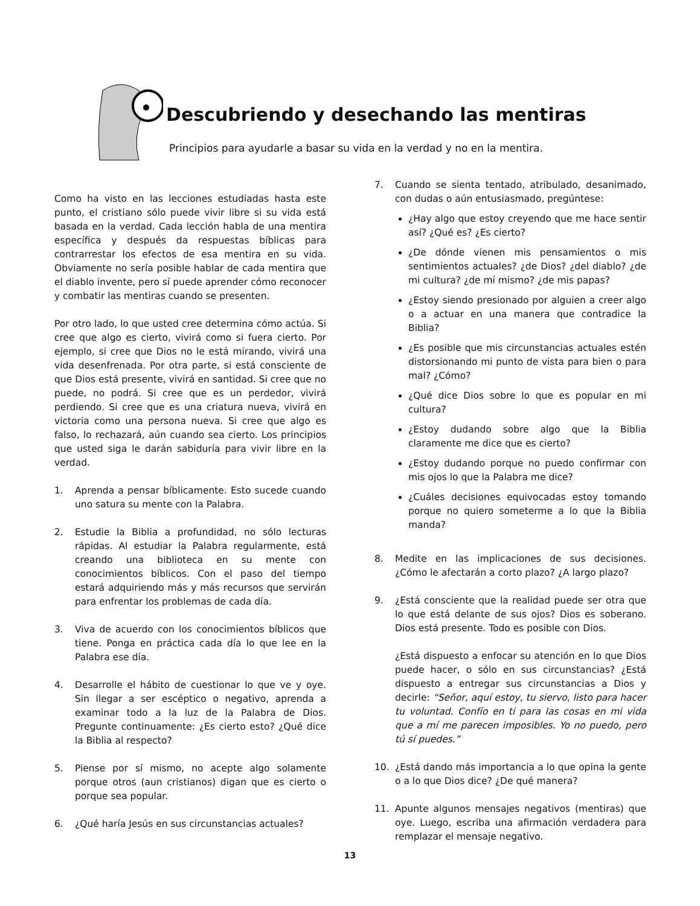Descubriendo y desechando las mentiras
Principios para ayudarle a basar su vida en la verdad y no en la mentira.
Como ha visto en las lecciones estudiadas hasta este punto, el cristiano sólo puede vivir libre si su vida está basada en la verdad. Cada lección habla de una mentira específica y después da respuestas bíblicas para contrarrestar los efectos de esa mentira en su vida. Obviamente no sería posible hablar de cada mentira que el diablo invente, pero sí puede aprender cómo reconocer y combatir las mentiras cuando se presenten.
Por otro lado, lo que usted cree determina cómo actúa. Si cree que algo es cierto, vivirá como si fuera cierto. Por ejemplo, si cree que Dios no le está mirando, vivirá una vida desenfrenada. Por otra parte, si está consciente de que Dios está presente, vivirá en santidad. Si cree que no puede, no podrá. Si cree que es un perdedor, vivirá perdiendo. Si cree que es una criatura nueva, vivirá en victoria como una persona nueva. Si cree que algo es falso, lo rechazará, aún cuando sea cierto. Los principios que usted siga le darán sabiduría para vivir libre en la verdad.
1. Aprenda a pensar bíblicamente. Esto sucede cuando uno satura su mente con la Palabra.
2. Estudie la Biblia a profundidad, no sólo lecturas rápidas. Al estudiar la Palabra regularmente, está creando una biblioteca en su mente con conocimientos bíblicos. Con el paso del tiempo estará adquiriendo más y más recursos que servirán para enfrentar los problemas de cada día.
3. Viva de acuerdo con los conocimientos bíblicos que tiene. Ponga en práctica cada día lo que lee en la Palabra ese día.
4. Desarrolle el hábito de cuestionar lo que ve y oye. Sin llegar a ser escéptico o negativo, aprenda a examinar todo a la luz de la Palabra de Dios. Pregunte continuamente: ¿Es cierto esto? ¿Qué dice la Biblia al respecto?
5. Piense por sí mismo, no acepte algo solamente porque otros (aun cristianos) digan que es cierto o porque sea popular.
6. ¿Qué haría Jesús en sus circunstancias actuales?
7. Cuando se sienta tentado, atribulado, desanimado, con dudas o aún entusiasmado, pregúntese:
¿Hay algo que estoy creyendo que me hace sentir así? ¿Qué es? ¿Es cierto?
¿De dónde vienen mis pensamientos o mis sentimientos actuales? ¿de Dios? ¿del diablo? ¿de mi cultura? ¿de mí mismo? ¿de mis papas?
¿Estoy siendo presionado por alguien a creer algo o a actuar en una manera que contradice la Biblia?
¿Es posible que mis circunstancias actuales estén distorsionando mi punto de vista para bien o para mal? ¿Cómo?
¿Qué dice Dios sobre lo que es popular en mi cultura?
¿Estoy dudando sobre algo que la Biblia claramente me dice que es cierto?
¿Estoy dudando porque no puedo confirmar con mis ojos lo que la Palabra me dice?
¿Cuáles decisiones equivocadas estoy tomando porque no quiero someterme a lo que la Biblia manda?
8. Medite en las implicaciones de sus decisiones. ¿Cómo le afectarán a corto plazo? ¿A largo plazo?
9. ¿Está consciente que la realidad puede ser otra que lo que está delante de sus ojos? Dios es soberano. Dios está presente. Todo es posible con Dios.
¿Está dispuesto a enfocar su atención en lo que Dios puede hacer, o sólo en sus circunstancias? ¿Está dispuesto a entregar sus circunstancias a Dios y decirle: “Señor, aquí estoy, tu siervo, listo para hacer tu voluntad. Confío en ti para las cosas en mi vida que a mí me parecen imposibles. Yo no puedo, pero tú sí puedes.”
10. ¿Está dando más importancia a lo que opina la gente o a lo que Dios dice? ¿De qué manera?
11. Apunte algunos mensajes negativos (mentiras) que oye. Luego, escriba una afirmación verdadera para remplazar el mensaje negativo.
13